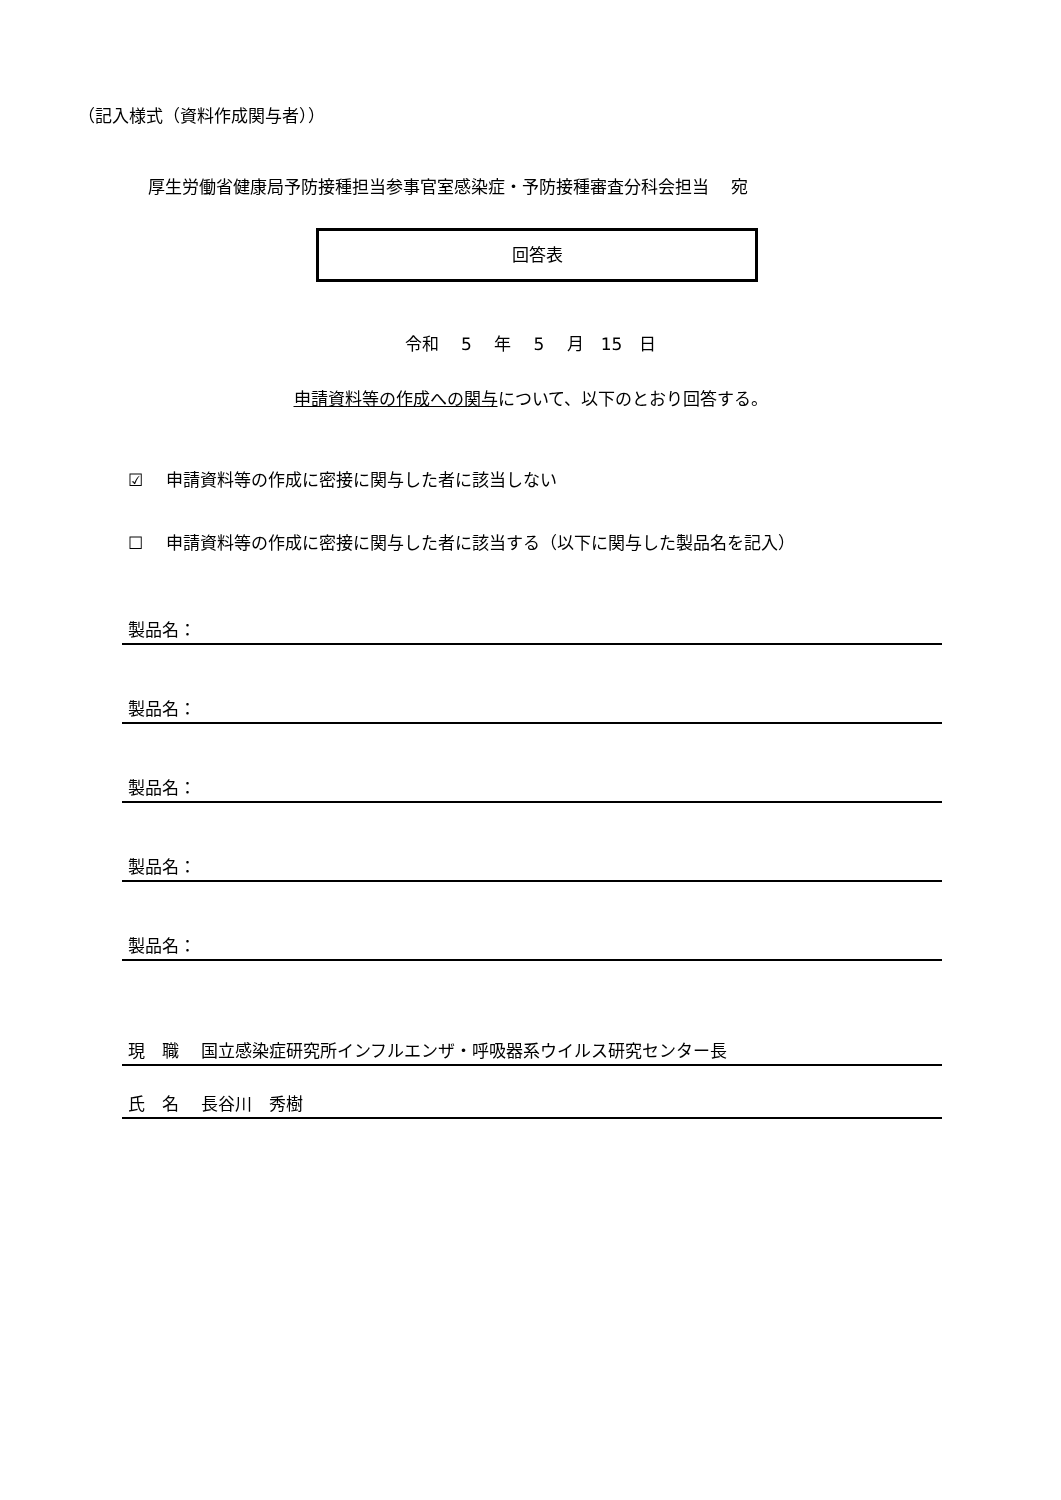（記入様式（資料作成関与者））
厚生労働省健康局予防接種担当参事官室感染症・予防接種審査分科会担当　 宛
回答表
令和　 5　 年　 5　 月　15　日
申請資料等の作成への関与について、以下のとおり回答する。
☑　 申請資料等の作成に密接に関与した者に該当しない
☐　 申請資料等の作成に密接に関与した者に該当する（以下に関与した製品名を記入）
製品名：
製品名：
製品名：
製品名：
製品名：
現　職　 国立感染症研究所インフルエンザ・呼吸器系ウイルス研究センター長
氏　名　 長谷川　秀樹